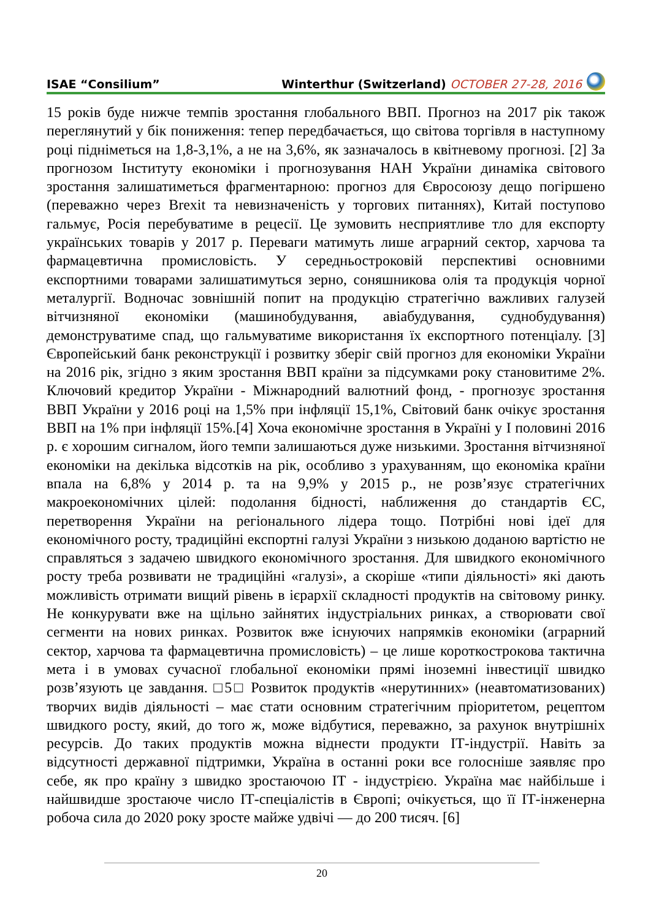ISAE “Consilium” Winterthur (Switzerland) OCTOBER 27-28, 2016
15 років буде нижче темпів зростання глобального ВВП. Прогноз на 2017 рік також переглянутий у бік пониження: тепер передбачається, що світова торгівля в наступному році підніметься на 1,8-3,1%, а не на 3,6%, як зазначалось в квітневому прогнозі. [2] За прогнозом Інституту економіки і прогнозування НАН України динаміка світового зростання залишатиметься фрагментарною: прогноз для Євросоюзу дещо погіршено (переважно через Brexit та невизначеність у торгових питаннях), Китай поступово гальмує, Росія перебуватиме в рецесії. Це зумовить несприятливе тло для експорту українських товарів у 2017 р. Переваги матимуть лише аграрний сектор, харчова та фармацевтична промисловість. У середньостроковій перспективі основними експортними товарами залишатимуться зерно, соняшникова олія та продукція чорної металургії. Водночас зовнішній попит на продукцію стратегічно важливих галузей вітчизняної економіки (машинобудування, авіабудування, суднобудування) демонструватиме спад, що гальмуватиме використання їх експортного потенціалу. [3] Європейський банк реконструкції і розвитку зберіг свій прогноз для економіки України на 2016 рік, згідно з яким зростання ВВП країни за підсумками року становитиме 2%. Ключовий кредитор України - Міжнародний валютний фонд, - прогнозує зростання ВВП України у 2016 році на 1,5% при інфляції 15,1%, Світовий банк очікує зростання ВВП на 1% при інфляції 15%.[4] Хоча економічне зростання в Україні у І половині 2016 р. є хорошим сигналом, його темпи залишаються дуже низькими. Зростання вітчизняної економіки на декілька відсотків на рік, особливо з урахуванням, що економіка країни впала на 6,8% у 2014 р. та на 9,9% у 2015 р., не розв’язує стратегічних макроекономічних цілей: подолання бідності, наближення до стандартів ЄС, перетворення України на регіонального лідера тощо. Потрібні нові ідеї для економічного росту, традиційні експортні галузі України з низькою доданою вартістю не справляться з задачею швидкого економічного зростання. Для швидкого економічного росту треба розвивати не традиційні «галузі», а скоріше «типи діяльності» які дають можливість отримати вищий рівень в ієрархії складності продуктів на світовому ринку. Не конкурувати вже на щільно зайнятих індустріальних ринках, а створювати свої сегменти на нових ринках. Розвиток вже існуючих напрямків економіки (аграрний сектор, харчова та фармацевтична промисловість) – це лише короткострокова тактична мета і в умовах сучасної глобальної економіки прямі іноземні інвестиції швидко розв’язують це завдання. □5□ Розвиток продуктів «нерутинних» (неавтоматизованих) творчих видів діяльності – має стати основним стратегічним пріоритетом, рецептом швидкого росту, який, до того ж, може відбутися, переважно, за рахунок внутрішніх ресурсів. До таких продуктів можна віднести продукти ІТ-індустрії. Навіть за відсутності державної підтримки, Україна в останні роки все голосніше заявляє про себе, як про країну з швидко зростаючою ІТ - індустрією. Україна має найбільше і найшвидше зростаюче число ІТ-спеціалістів в Європі; очікується, що її ІТ-інженерна робоча сила до 2020 року зросте майже удвічі — до 200 тисяч. [6]
20